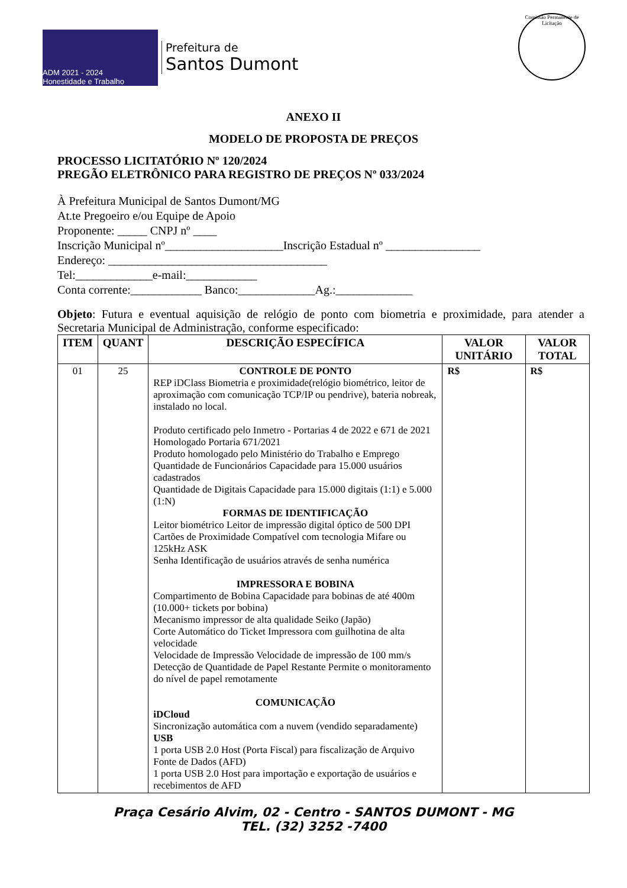ADM 2021 - 2024
Honestidade e Trabalho
Prefeitura de
Santos Dumont
Comissão Permanente de Licitação
ANEXO II
MODELO DE PROPOSTA DE PREÇOS
PROCESSO LICITATÓRIO Nº 120/2024
PREGÃO ELETRÔNICO PARA REGISTRO DE PREÇOS Nº 033/2024
À Prefeitura Municipal de Santos Dumont/MG
At.te Pregoeiro e/ou Equipe de Apoio
Proponente: _____ CNPJ nº ____
Inscrição Municipal nº____________________Inscrição Estadual nº ________________
Endereço: _____________________________________
Tel:_____________e-mail:____________
Conta corrente:____________ Banco:_____________Ag.:_____________
Objeto: Futura e eventual aquisição de relógio de ponto com biometria e proximidade, para atender a Secretaria Municipal de Administração, conforme especificado:
| ITEM | QUANT | DESCRIÇÃO ESPECÍFICA | VALOR UNITÁRIO | VALOR TOTAL |
| --- | --- | --- | --- | --- |
| 01 | 25 | CONTROLE DE PONTO REP iDClass Biometria e proximidade(relógio biométrico, leitor de aproximação com comunicação TCP/IP ou pendrive), bateria nobreak, instalado no local. Produto certificado pelo Inmetro - Portarias 4 de 2022 e 671 de 2021 Homologado Portaria 671/2021 Produto homologado pelo Ministério do Trabalho e Emprego Quantidade de Funcionários Capacidade para 15.000 usuários cadastrados Quantidade de Digitais Capacidade para 15.000 digitais (1:1) e 5.000 (1:N) FORMAS DE IDENTIFICAÇÃO Leitor biométrico Leitor de impressão digital óptico de 500 DPI Cartões de Proximidade Compatível com tecnologia Mifare ou 125kHz ASK Senha Identificação de usuários através de senha numérica IMPRESSORA E BOBINA Compartimento de Bobina Capacidade para bobinas de até 400m (10.000+ tickets por bobina) Mecanismo impressor de alta qualidade Seiko (Japão) Corte Automático do Ticket Impressora com guilhotina de alta velocidade Velocidade de Impressão Velocidade de impressão de 100 mm/s Detecção de Quantidade de Papel Restante Permite o monitoramento do nível de papel remotamente COMUNICAÇÃO iDCloud Sincronização automática com a nuvem (vendido separadamente) USB 1 porta USB 2.0 Host (Porta Fiscal) para fiscalização de Arquivo Fonte de Dados (AFD) 1 porta USB 2.0 Host para importação e exportação de usuários e recebimentos de AFD | R$ | R$ |
Praça Cesário Alvim, 02 - Centro - SANTOS DUMONT - MG
TEL. (32) 3252 -7400